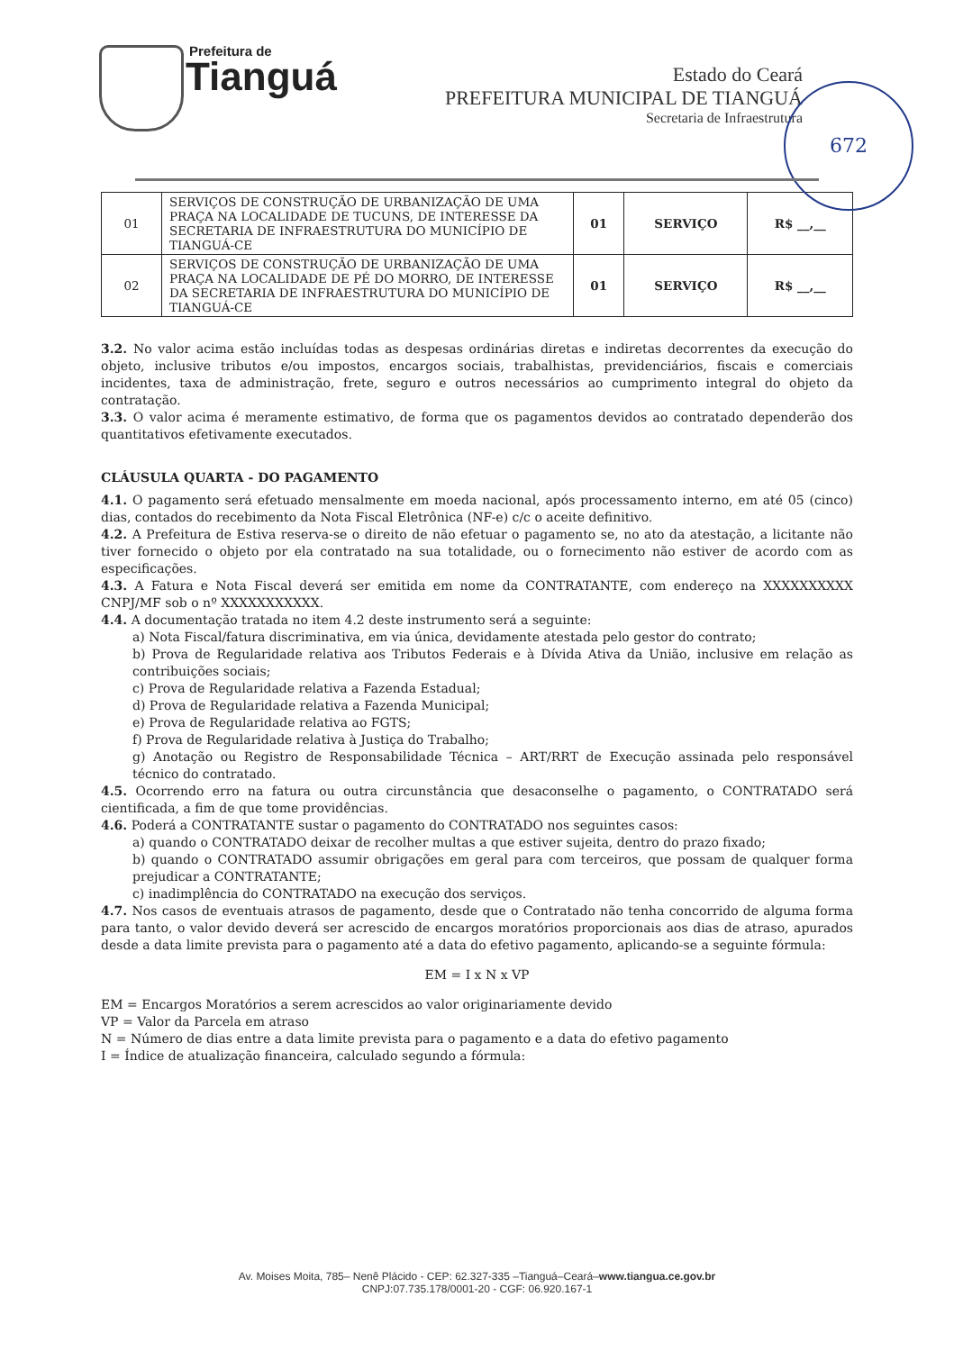Prefeitura de
Tianguá
Estado do Ceará
PREFEITURA MUNICIPAL DE TIANGUÁ
Secretaria de Infraestrutura
672
| 01 | SERVIÇOS DE CONSTRUÇÃO DE URBANIZAÇÃO DE UMA PRAÇA NA LOCALIDADE DE TUCUNS, DE INTERESSE DA SECRETARIA DE INFRAESTRUTURA DO MUNICÍPIO DE TIANGUÁ-CE | 01 | SERVIÇO | R$ __,__ |
| 02 | SERVIÇOS DE CONSTRUÇÃO DE URBANIZAÇÃO DE UMA PRAÇA NA LOCALIDADE DE PÉ DO MORRO, DE INTERESSE DA SECRETARIA DE INFRAESTRUTURA DO MUNICÍPIO DE TIANGUÁ-CE | 01 | SERVIÇO | R$ __,__ |
3.2. No valor acima estão incluídas todas as despesas ordinárias diretas e indiretas decorrentes da execução do objeto, inclusive tributos e/ou impostos, encargos sociais, trabalhistas, previdenciários, fiscais e comerciais incidentes, taxa de administração, frete, seguro e outros necessários ao cumprimento integral do objeto da contratação.
3.3. O valor acima é meramente estimativo, de forma que os pagamentos devidos ao contratado dependerão dos quantitativos efetivamente executados.
CLÁUSULA QUARTA - DO PAGAMENTO
4.1. O pagamento será efetuado mensalmente em moeda nacional, após processamento interno, em até 05 (cinco) dias, contados do recebimento da Nota Fiscal Eletrônica (NF-e) c/c o aceite definitivo.
4.2. A Prefeitura de Estiva reserva-se o direito de não efetuar o pagamento se, no ato da atestação, a licitante não tiver fornecido o objeto por ela contratado na sua totalidade, ou o fornecimento não estiver de acordo com as especificações.
4.3. A Fatura e Nota Fiscal deverá ser emitida em nome da CONTRATANTE, com endereço na XXXXXXXXXX CNPJ/MF sob o nº XXXXXXXXXXX.
4.4. A documentação tratada no item 4.2 deste instrumento será a seguinte:
a) Nota Fiscal/fatura discriminativa, em via única, devidamente atestada pelo gestor do contrato;
b) Prova de Regularidade relativa aos Tributos Federais e à Dívida Ativa da União, inclusive em relação as contribuições sociais;
c) Prova de Regularidade relativa a Fazenda Estadual;
d) Prova de Regularidade relativa a Fazenda Municipal;
e) Prova de Regularidade relativa ao FGTS;
f) Prova de Regularidade relativa à Justiça do Trabalho;
g) Anotação ou Registro de Responsabilidade Técnica – ART/RRT de Execução assinada pelo responsável técnico do contratado.
4.5. Ocorrendo erro na fatura ou outra circunstância que desaconselhe o pagamento, o CONTRATADO será cientificada, a fim de que tome providências.
4.6. Poderá a CONTRATANTE sustar o pagamento do CONTRATADO nos seguintes casos:
a) quando o CONTRATADO deixar de recolher multas a que estiver sujeita, dentro do prazo fixado;
b) quando o CONTRATADO assumir obrigações em geral para com terceiros, que possam de qualquer forma prejudicar a CONTRATANTE;
c) inadimplência do CONTRATADO na execução dos serviços.
4.7. Nos casos de eventuais atrasos de pagamento, desde que o Contratado não tenha concorrido de alguma forma para tanto, o valor devido deverá ser acrescido de encargos moratórios proporcionais aos dias de atraso, apurados desde a data limite prevista para o pagamento até a data do efetivo pagamento, aplicando-se a seguinte fórmula:
EM = I x N x VP
EM = Encargos Moratórios a serem acrescidos ao valor originariamente devido
VP = Valor da Parcela em atraso
N = Número de dias entre a data limite prevista para o pagamento e a data do efetivo pagamento
I = Índice de atualização financeira, calculado segundo a fórmula:
Av. Moises Moita, 785– Nenê Plácido - CEP: 62.327-335 –Tianguá–Ceará–www.tiangua.ce.gov.br
CNPJ:07.735.178/0001-20 - CGF: 06.920.167-1